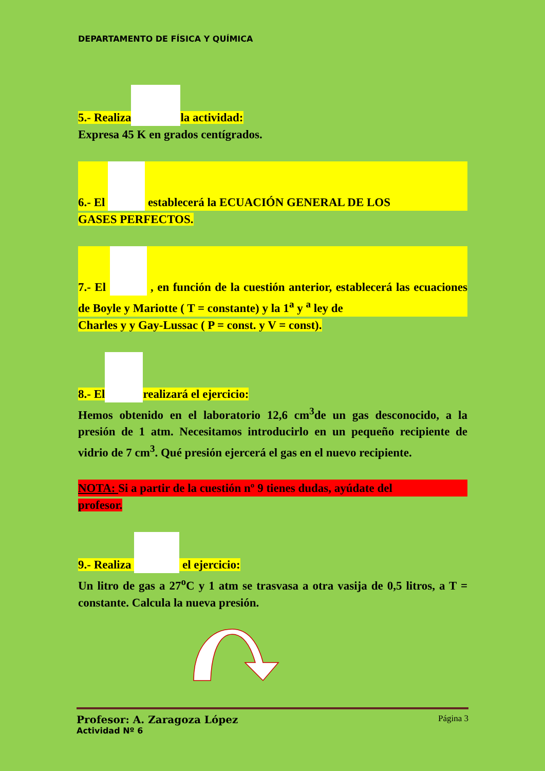DEPARTAMENTO DE FÍSICA Y QUÍMICA
5.- Realiza la actividad:
Expresa 45 K en grados centígrados.
6.- El establecerá la ECUACIÓN GENERAL DE LOS
GASES PERFECTOS.
7.- El , en función de la cuestión anterior, establecerá las ecuaciones de Boyle y Mariotte ( T = constante) y la 1<sup>a</sup> y <sup>a</sup> ley de
Charles y y Gay-Lussac ( P = const. y V = const).
8.- El realizará el ejercicio:
Hemos obtenido en el laboratorio 12,6 cm<sup>3</sup>de un gas desconocido, a la presión de 1 atm. Necesitamos introducirlo en un pequeño recipiente de vidrio de 7 cm<sup>3</sup>. Qué presión ejercerá el gas en el nuevo recipiente.
NOTA: Si a partir de la cuestión nº 9 tienes dudas, ayúdate del
profesor.
9.- Realiza el ejercicio:
Un litro de gas a 27<sup>o</sup>C y 1 atm se trasvasa a otra vasija de 0,5 litros, a T = constante. Calcula la nueva presión.
Profesor: A. Zaragoza López Página 3
Actividad Nº 6